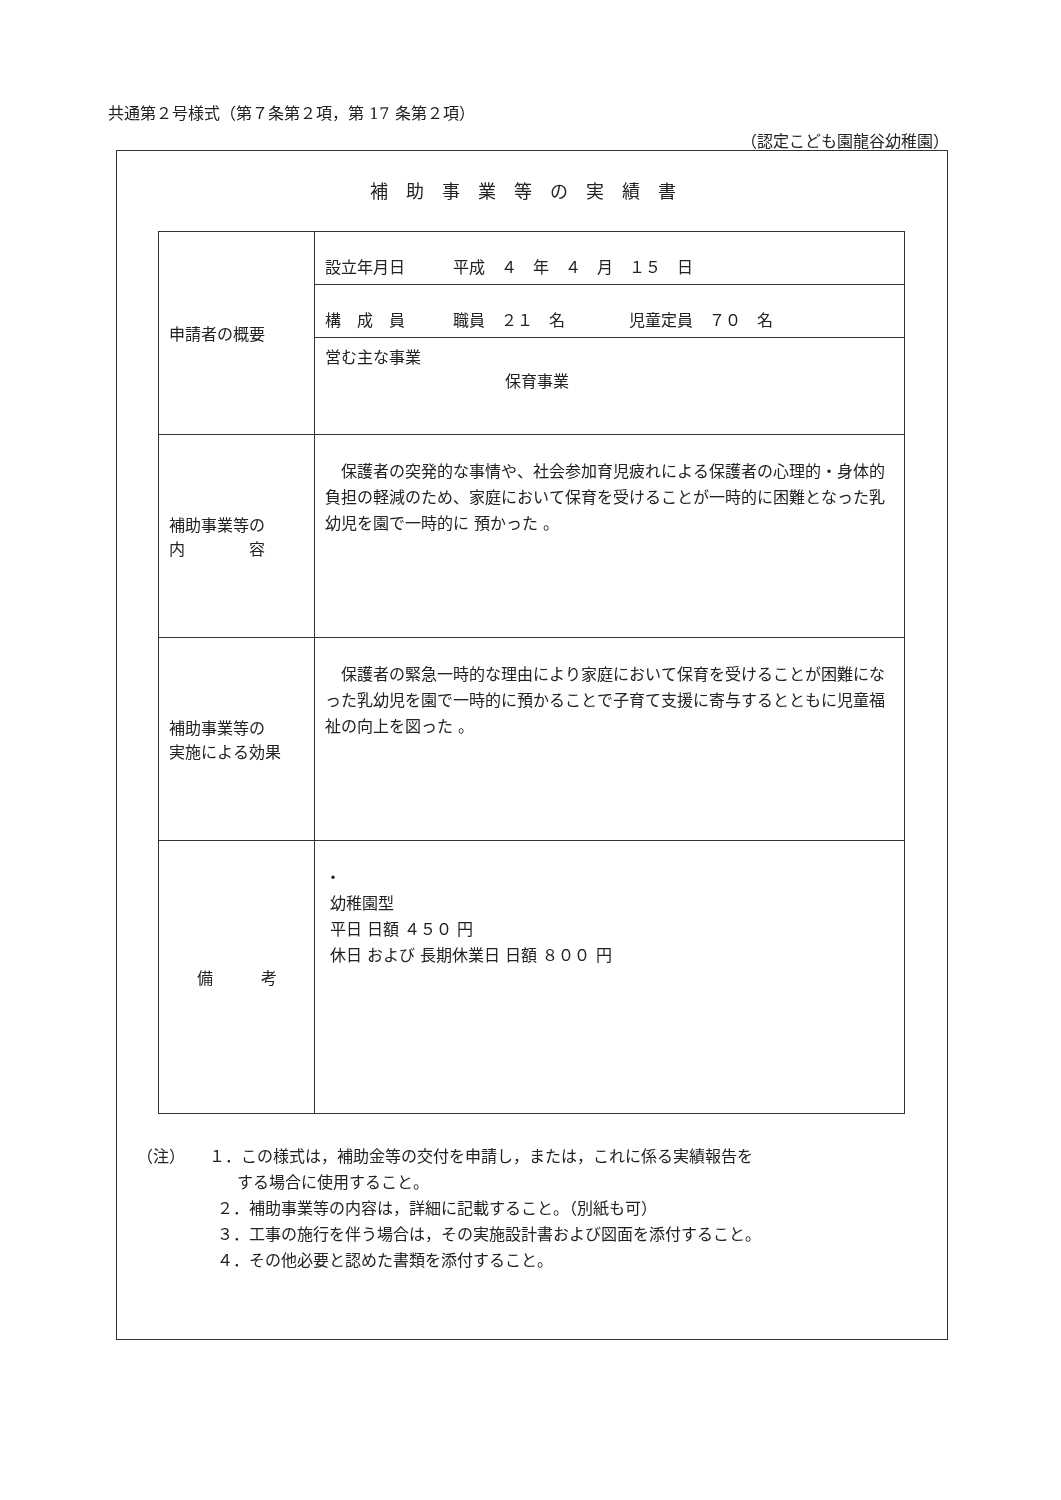共通第２号様式（第７条第２項，第 17 条第２項）
（認定こども園龍谷幼稚園）
補助事業等の実績書
| 申請者の概要 | 設立年月日 平成 ４ 年 ４ 月 １５ 日 |
| | 構 成 員 職員 ２１ 名 児童定員 ７０ 名 |
| | 営む主な事業 保育事業 |
| 補助事業等の 内 容 | 保護者の突発的な事情や、社会参加育児疲れによる保護者の心理的・身体的負担の軽減のため、家庭において保育を受けることが一時的に困難となった乳幼児を園で一時的に 預かった 。 |
| 補助事業等の 実施による効果 | 保護者の緊急一時的な理由により家庭において保育を受けることが困難になった乳幼児を園で一時的に預かることで子育て支援に寄与するとともに児童福祉の向上を図った 。 |
| 備 考 | ・ 幼稚園型 平日 日額 ４５０ 円 休日 および 長期休業日 日額 ８００ 円 |
（注）　　１．この様式は，補助金等の交付を申請し，または，これに係る実績報告を
する場合に使用すること。
２．補助事業等の内容は，詳細に記載すること。（別紙も可）
３．工事の施行を伴う場合は，その実施設計書および図面を添付すること。
４．その他必要と認めた書類を添付すること。